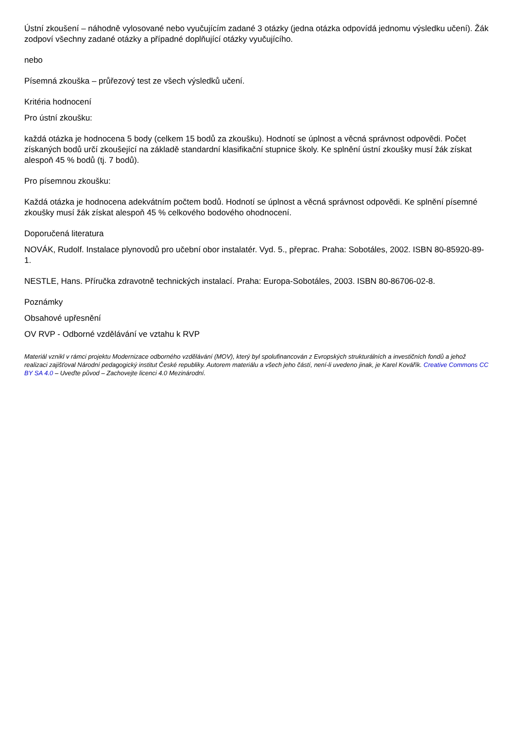Ústní zkoušení – náhodně vylosované nebo vyučujícím zadané 3 otázky (jedna otázka odpovídá jednomu výsledku učení). Žák zodpoví všechny zadané otázky a případné doplňující otázky vyučujícího.
nebo
Písemná zkouška – průřezový test ze všech výsledků učení.
Kritéria hodnocení
Pro ústní zkoušku:
každá otázka je hodnocena 5 body (celkem 15 bodů za zkoušku). Hodnotí se úplnost a věcná správnost odpovědi. Počet získaných bodů určí zkoušející na základě standardní klasifikační stupnice školy. Ke splnění ústní zkoušky musí žák získat alespoň 45 % bodů (tj. 7 bodů).
Pro písemnou zkoušku:
Každá otázka je hodnocena adekvátním počtem bodů. Hodnotí se úplnost a věcná správnost odpovědi. Ke splnění písemné zkoušky musí žák získat alespoň 45 % celkového bodového ohodnocení.
Doporučená literatura
NOVÁK, Rudolf. Instalace plynovodů pro učební obor instalatér. Vyd. 5., přeprac. Praha: Sobotáles, 2002. ISBN 80-85920-89-1.
NESTLE, Hans. Příručka zdravotně technických instalací. Praha: Europa-Sobotáles, 2003. ISBN 80-86706-02-8.
Poznámky
Obsahové upřesnění
OV RVP - Odborné vzdělávání ve vztahu k RVP
Materiál vznikl v rámci projektu Modernizace odborného vzdělávání (MOV), který byl spolufinancován z Evropských strukturálních a investičních fondů a jehož realizaci zajišťoval Národní pedagogický institut České republiky. Autorem materiálu a všech jeho částí, není-li uvedeno jinak, je Karel Kovářík. Creative Commons CC BY SA 4.0 – Uveďte původ – Zachovejte licenci 4.0 Mezinárodní.